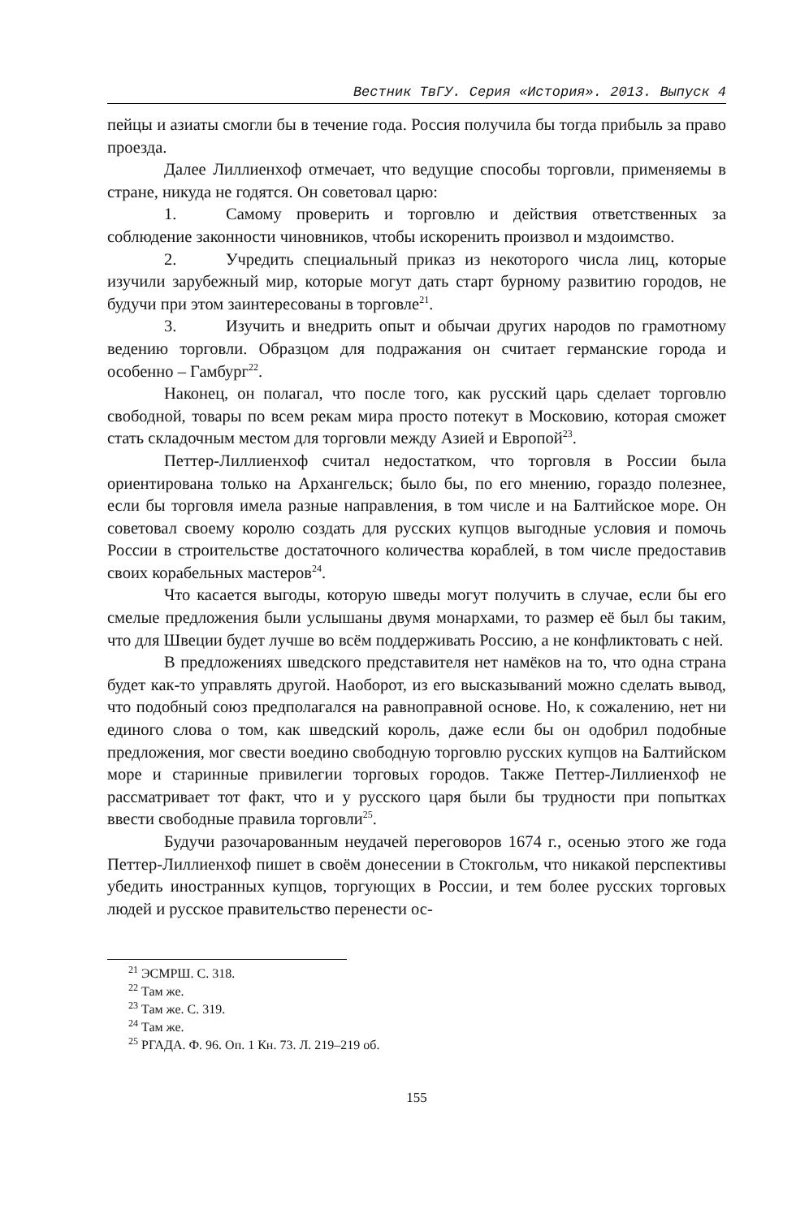Вестник ТвГУ. Серия «История». 2013. Выпуск 4
пейцы и азиаты смогли бы в течение года. Россия получила бы тогда прибыль за право проезда.
Далее Лиллиенхоф отмечает, что ведущие способы торговли, применяемы в стране, никуда не годятся. Он советовал царю:
1. Самому проверить и торговлю и действия ответственных за соблюдение законности чиновников, чтобы искоренить произвол и мздоимство.
2. Учредить специальный приказ из некоторого числа лиц, которые изучили зарубежный мир, которые могут дать старт бурному развитию городов, не будучи при этом заинтересованы в торговле<sup>21</sup>.
3. Изучить и внедрить опыт и обычаи других народов по грамотному ведению торговли. Образцом для подражания он считает германские города и особенно – Гамбург<sup>22</sup>.
Наконец, он полагал, что после того, как русский царь сделает торговлю свободной, товары по всем рекам мира просто потекут в Московию, которая сможет стать складочным местом для торговли между Азией и Европой<sup>23</sup>.
Петтер-Лиллиенхоф считал недостатком, что торговля в России была ориентирована только на Архангельск; было бы, по его мнению, гораздо полезнее, если бы торговля имела разные направления, в том числе и на Балтийское море. Он советовал своему королю создать для русских купцов выгодные условия и помочь России в строительстве достаточного количества кораблей, в том числе предоставив своих корабельных мастеров<sup>24</sup>.
Что касается выгоды, которую шведы могут получить в случае, если бы его смелые предложения были услышаны двумя монархами, то размер её был бы таким, что для Швеции будет лучше во всём поддерживать Россию, а не конфликтовать с ней.
В предложениях шведского представителя нет намёков на то, что одна страна будет как-то управлять другой. Наоборот, из его высказываний можно сделать вывод, что подобный союз предполагался на равноправной основе. Но, к сожалению, нет ни единого слова о том, как шведский король, даже если бы он одобрил подобные предложения, мог свести воедино свободную торговлю русских купцов на Балтийском море и старинные привилегии торговых городов. Также Петтер-Лиллиенхоф не рассматривает тот факт, что и у русского царя были бы трудности при попытках ввести свободные правила торговли<sup>25</sup>.
Будучи разочарованным неудачей переговоров 1674 г., осенью этого же года Петтер-Лиллиенхоф пишет в своём донесении в Стокгольм, что никакой перспективы убедить иностранных купцов, торгующих в России, и тем более русских торговых людей и русское правительство перенести ос-
<sup>21</sup> ЭСМРШ. С. 318.
<sup>22</sup> Там же.
<sup>23</sup> Там же. С. 319.
<sup>24</sup> Там же.
<sup>25</sup> РГАДА. Ф. 96. Оп. 1 Кн. 73. Л. 219–219 об.
155